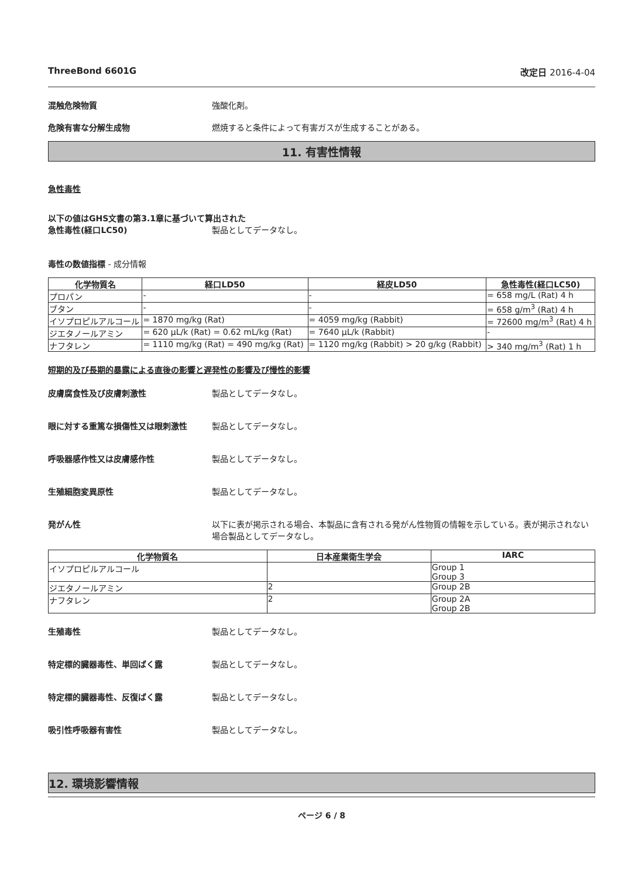ThreeBond 6601G 改定日 2016-4-04
混触危険物質 強酸化剤。
危険有害な分解生成物 燃焼すると条件によって有害ガスが生成することがある。
11. 有害性情報
急性毒性
以下の値はGHS文書の第3.1章に基づいて算出された
急性毒性(経口LC50) 製品としてデータなし。
毒性の数値指標 - 成分情報
| 化学物質名 | 経口LD50 | 経皮LD50 | 急性毒性(経口LC50) |
| --- | --- | --- | --- |
| プロパン | - | - | = 658 mg/L (Rat) 4 h |
| ブタン | - | - | = 658 g/m<sup>3</sup> (Rat) 4 h |
| イソプロピルアルコール | = 1870 mg/kg (Rat) | = 4059 mg/kg (Rabbit) | = 72600 mg/m<sup>3</sup> (Rat) 4 h |
| ジエタノールアミン | = 620 µL/k (Rat) = 0.62 mL/kg (Rat) | = 7640 µL/k (Rabbit) | - |
| ナフタレン | = 1110 mg/kg (Rat) = 490 mg/kg (Rat) | = 1120 mg/kg (Rabbit) > 20 g/kg (Rabbit) | > 340 mg/m<sup>3</sup> (Rat) 1 h |
短期的及び長期的暴露による直後の影響と遅発性の影響及び慢性的影響
皮膚腐食性及び皮膚刺激性 製品としてデータなし。
眼に対する重篤な損傷性又は眼刺激性 製品としてデータなし。
呼吸器感作性又は皮膚感作性 製品としてデータなし。
生殖細胞変異原性 製品としてデータなし。
発がん性 以下に表が掲示される場合、本製品に含有される発がん性物質の情報を示している。表が掲示されない場合製品としてデータなし。
| 化学物質名 | 日本産業衛生学会 | IARC |
| --- | --- | --- |
| イソプロピルアルコール | | Group 1 Group 3 |
| ジエタノールアミン | 2 | Group 2B |
| ナフタレン | 2 | Group 2A Group 2B |
生殖毒性 製品としてデータなし。
特定標的臓器毒性、単回ばく露 製品としてデータなし。
特定標的臓器毒性、反復ばく露 製品としてデータなし。
吸引性呼吸器有害性 製品としてデータなし。
12. 環境影響情報
ページ 6 / 8